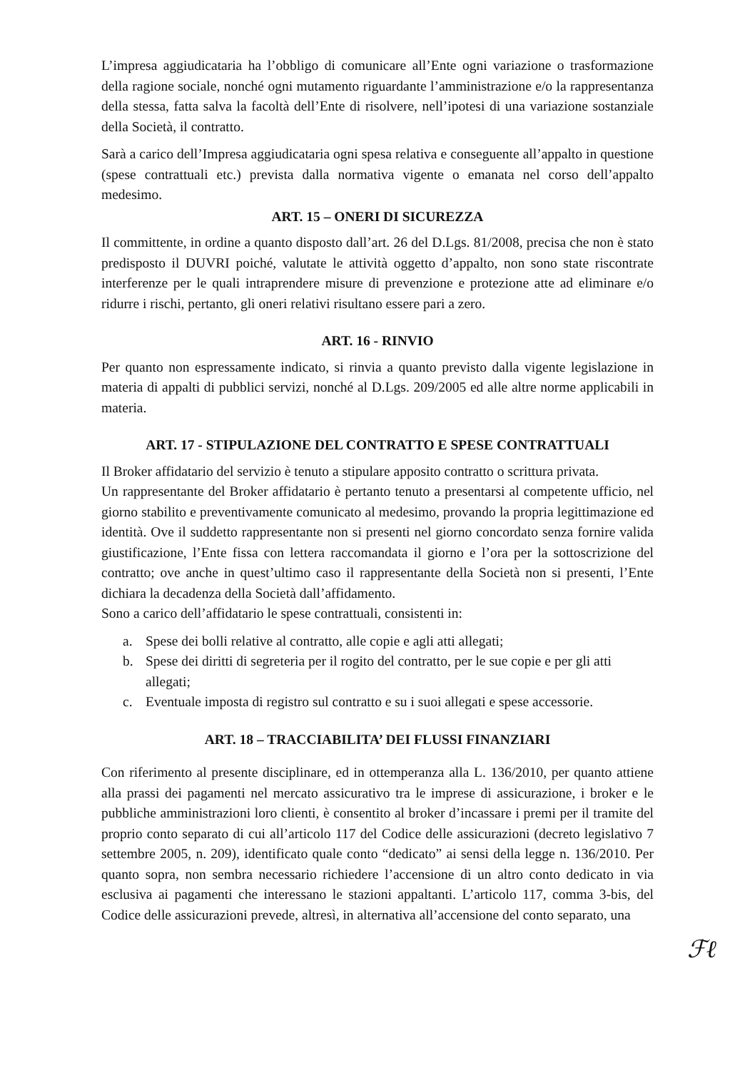L’impresa aggiudicataria ha l’obbligo di comunicare all’Ente ogni variazione o trasformazione della ragione sociale, nonché ogni mutamento riguardante l’amministrazione e/o la rappresentanza della stessa, fatta salva la facoltà dell’Ente di risolvere, nell’ipotesi di una variazione sostanziale della Società, il contratto.
Sarà a carico dell’Impresa aggiudicataria ogni spesa relativa e conseguente all’appalto in questione (spese contrattuali etc.) prevista dalla normativa vigente o emanata nel corso dell’appalto medesimo.
ART. 15 – ONERI DI SICUREZZA
Il committente, in ordine a quanto disposto dall’art. 26 del D.Lgs. 81/2008, precisa che non è stato predisposto il DUVRI poiché, valutate le attività oggetto d’appalto, non sono state riscontrate interferenze per le quali intraprendere misure di prevenzione e protezione atte ad eliminare e/o ridurre i rischi, pertanto, gli oneri relativi risultano essere pari a zero.
ART. 16 - RINVIO
Per quanto non espressamente indicato, si rinvia a quanto previsto dalla vigente legislazione in materia di appalti di pubblici servizi, nonché al D.Lgs. 209/2005 ed alle altre norme applicabili in materia.
ART. 17 - STIPULAZIONE DEL CONTRATTO E SPESE CONTRATTUALI
Il Broker affidatario del servizio è tenuto a stipulare apposito contratto o scrittura privata.
Un rappresentante del Broker affidatario è pertanto tenuto a presentarsi al competente ufficio, nel giorno stabilito e preventivamente comunicato al medesimo, provando la propria legittimazione ed identità. Ove il suddetto rappresentante non si presenti nel giorno concordato senza fornire valida giustificazione, l’Ente fissa con lettera raccomandata il giorno e l’ora per la sottoscrizione del contratto; ove anche in quest’ultimo caso il rappresentante della Società non si presenti, l’Ente dichiara la decadenza della Società dall’affidamento.
Sono a carico dell’affidatario le spese contrattuali, consistenti in:
a. Spese dei bolli relative al contratto, alle copie e agli atti allegati;
b. Spese dei diritti di segreteria per il rogito del contratto, per le sue copie e per gli atti allegati;
c. Eventuale imposta di registro sul contratto e su i suoi allegati e spese accessorie.
ART. 18 – TRACCIABILITA’ DEI FLUSSI FINANZIARI
Con riferimento al presente disciplinare, ed in ottemperanza alla L. 136/2010, per quanto attiene alla prassi dei pagamenti nel mercato assicurativo tra le imprese di assicurazione, i broker e le pubbliche amministrazioni loro clienti, è consentito al broker d’incassare i premi per il tramite del proprio conto separato di cui all’articolo 117 del Codice delle assicurazioni (decreto legislativo 7 settembre 2005, n. 209), identificato quale conto “dedicato” ai sensi della legge n. 136/2010. Per quanto sopra, non sembra necessario richiedere l’accensione di un altro conto dedicato in via esclusiva ai pagamenti che interessano le stazioni appaltanti. L’articolo 117, comma 3-bis, del Codice delle assicurazioni prevede, altresì, in alternativa all’accensione del conto separato, una
ℱℓ